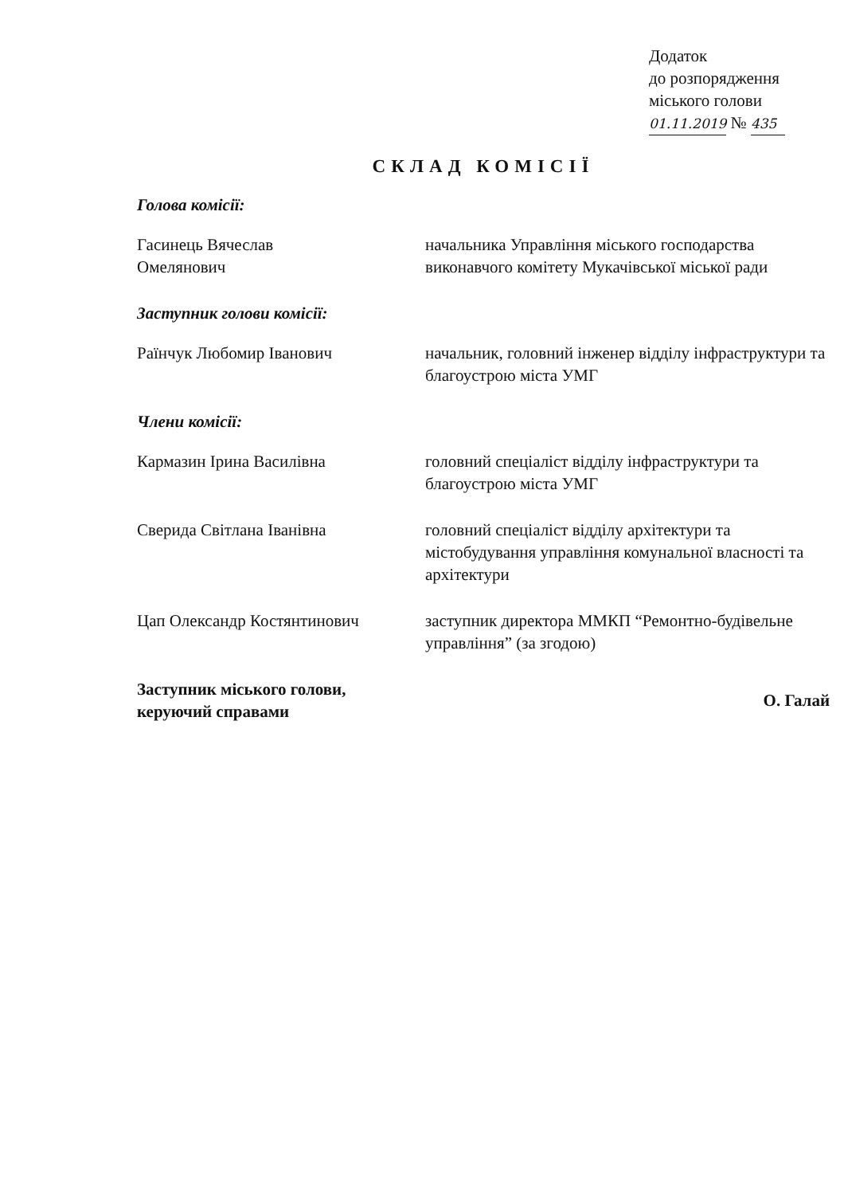Додаток
до розпорядження
міського голови
01.11.2019 № 435
СКЛАД КОМІСІЇ
Голова комісії:
Гасинець Вячеслав
Омелянович
начальника Управління міського господарства виконавчого комітету Мукачівської міської ради
Заступник голови комісії:
Раїнчук Любомир Іванович начальник, головний інженер відділу інфраструктури та благоустрою міста УМГ
Члени комісії:
Кармазин Ірина Василівна головний спеціаліст відділу інфраструктури та благоустрою міста УМГ
Сверида Світлана Іванівна головний спеціаліст відділу архітектури та містобудування управління комунальної власності та архітектури
Цап Олександр Костянтинович заступник директора ММКП “Ремонтно-будівельне управління” (за згодою)
Заступник міського голови,
керуючий справами
О. Галай